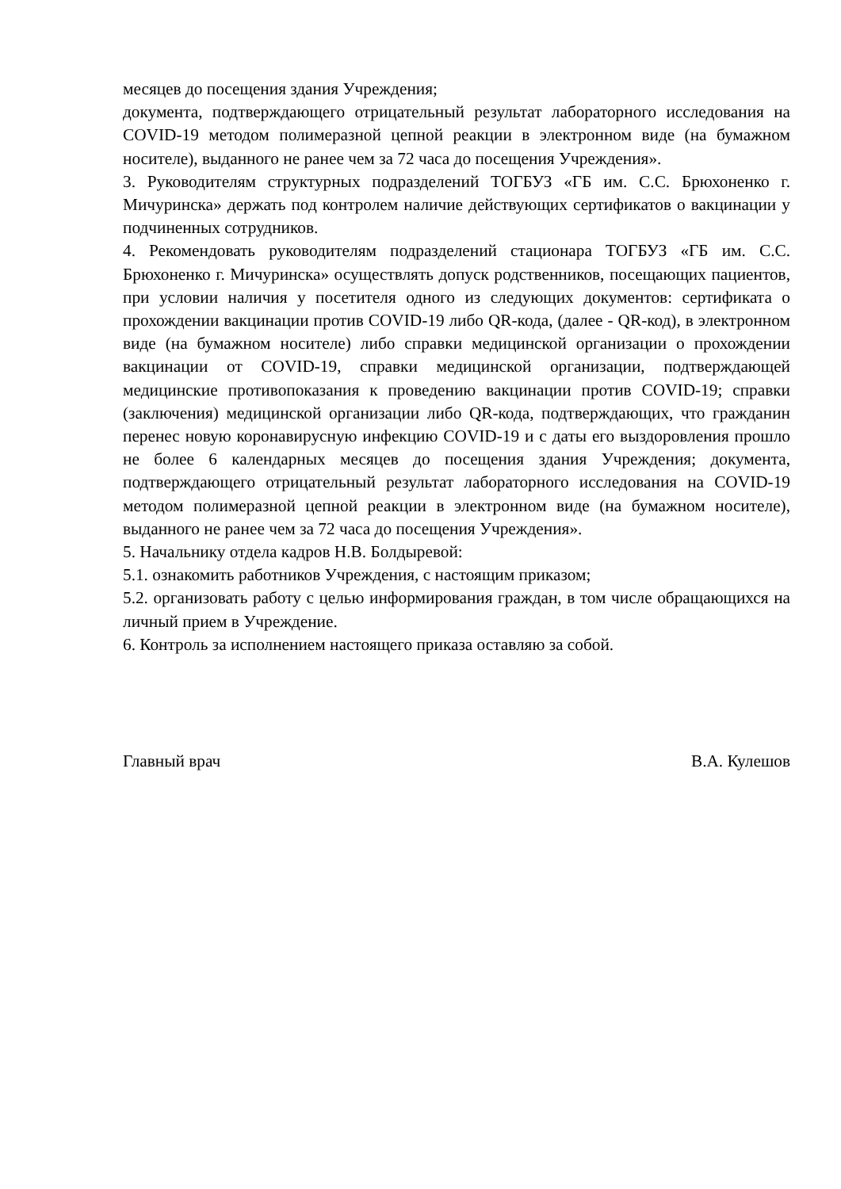месяцев до посещения здания Учреждения;
документа, подтверждающего отрицательный результат лабораторного исследования на COVID-19 методом полимеразной цепной реакции в электронном виде (на бумажном носителе), выданного не ранее чем за 72 часа до посещения Учреждения».
3. Руководителям структурных подразделений ТОГБУЗ «ГБ им. С.С. Брюхоненко г. Мичуринска» держать под контролем наличие действующих сертификатов о вакцинации у подчиненных сотрудников.
4. Рекомендовать руководителям подразделений стационара ТОГБУЗ «ГБ им. С.С. Брюхоненко г. Мичуринска» осуществлять допуск родственников, посещающих пациентов, при условии наличия у посетителя одного из следующих документов: сертификата о прохождении вакцинации против COVID-19 либо QR-кода, (далее - QR-код), в электронном виде (на бумажном носителе) либо справки медицинской организации о прохождении вакцинации от COVID-19, справки медицинской организации, подтверждающей медицинские противопоказания к проведению вакцинации против COVID-19; справки (заключения) медицинской организации либо QR-кода, подтверждающих, что гражданин перенес новую коронавирусную инфекцию COVID-19 и с даты его выздоровления прошло не более 6 календарных месяцев до посещения здания Учреждения; документа, подтверждающего отрицательный результат лабораторного исследования на COVID-19 методом полимеразной цепной реакции в электронном виде (на бумажном носителе), выданного не ранее чем за 72 часа до посещения Учреждения».
5. Начальнику отдела кадров Н.В. Болдыревой:
5.1. ознакомить работников Учреждения, с настоящим приказом;
5.2. организовать работу с целью информирования граждан, в том числе обращающихся на личный прием в Учреждение.
6. Контроль за исполнением настоящего приказа оставляю за собой.
Главный врач В.А. Кулешов